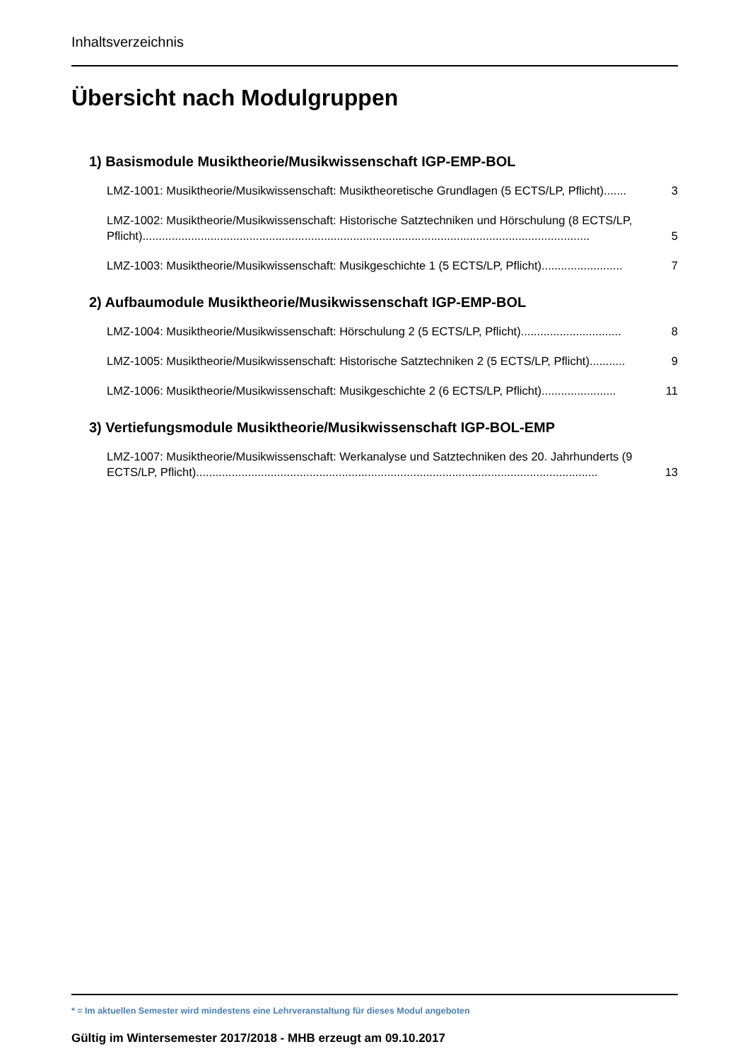Inhaltsverzeichnis
Übersicht nach Modulgruppen
1) Basismodule Musiktheorie/Musikwissenschaft IGP-EMP-BOL
LMZ-1001: Musiktheorie/Musikwissenschaft: Musiktheoretische Grundlagen (5 ECTS/LP, Pflicht)....... 3
LMZ-1002: Musiktheorie/Musikwissenschaft: Historische Satztechniken und Hörschulung (8 ECTS/LP,
Pflicht).......................................................................................................................................... 5
LMZ-1003: Musiktheorie/Musikwissenschaft: Musikgeschichte 1 (5 ECTS/LP, Pflicht)......................... 7
2) Aufbaumodule Musiktheorie/Musikwissenschaft IGP-EMP-BOL
LMZ-1004: Musiktheorie/Musikwissenschaft: Hörschulung 2 (5 ECTS/LP, Pflicht)............................... 8
LMZ-1005: Musiktheorie/Musikwissenschaft: Historische Satztechniken 2 (5 ECTS/LP, Pflicht)........... 9
LMZ-1006: Musiktheorie/Musikwissenschaft: Musikgeschichte 2 (6 ECTS/LP, Pflicht)....................... 11
3) Vertiefungsmodule Musiktheorie/Musikwissenschaft IGP-BOL-EMP
LMZ-1007: Musiktheorie/Musikwissenschaft: Werkanalyse und Satztechniken des 20. Jahrhunderts (9
ECTS/LP, Pflicht)............................................................................................................................ 13
* = Im aktuellen Semester wird mindestens eine Lehrveranstaltung für dieses Modul angeboten
Gültig im Wintersemester 2017/2018 - MHB erzeugt am 09.10.2017